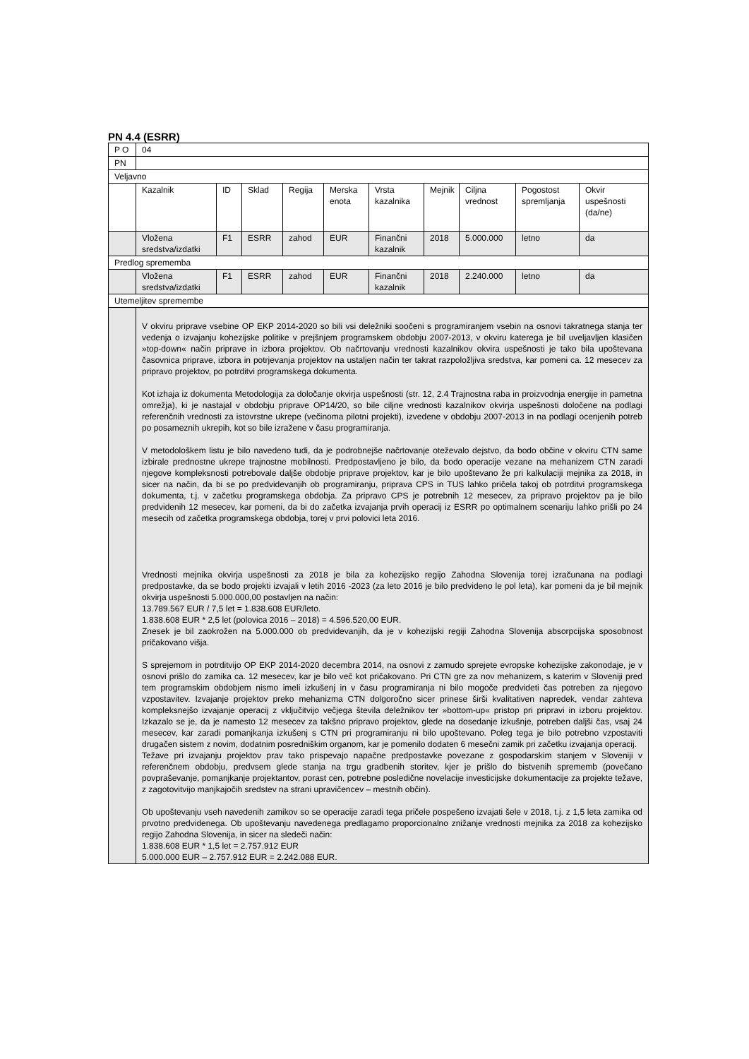PN 4.4 (ESRR)
| P O | 04 | | | | | | | | | |
| PN | | | | | | | | | | |
| Veljavno | | | | | | | | | | |
| | Kazalnik | ID | Sklad | Regija | Merska enota | Vrsta kazalnika | Mejnik | Ciljna vrednost | Pogostost spremljanja | Okvir uspešnosti (da/ne) |
| | Vložena sredstva/izdatki | F1 | ESRR | zahod | EUR | Finančni kazalnik | 2018 | 5.000.000 | letno | da |
| Predlog sprememba | | | | | | | | | | |
| | Vložena sredstva/izdatki | F1 | ESRR | zahod | EUR | Finančni kazalnik | 2018 | 2.240.000 | letno | da |
| Utemeljitev spremembe | | | | | | | | | | |
| | V okviru priprave vsebine OP EKP 2014-2020 so bili vsi deležniki soočeni s programiranjem vsebin na osnovi takratnega stanja ter vedenja o izvajanju kohezijske politike v prejšnjem programskem obdobju 2007-2013, v okviru katerega je bil uveljavljen klasičen »top-down« način priprave in izbora projektov. Ob načrtovanju vrednosti kazalnikov okvira uspešnosti je tako bila upoštevana časovnica priprave, izbora in potrjevanja projektov na ustaljen način ter takrat razpoložljiva sredstva, kar pomeni ca. 12 mesecev za pripravo projektov, po potrditvi programskega dokumenta. Kot izhaja iz dokumenta Metodologija za določanje okvirja uspešnosti (str. 12, 2.4 Trajnostna raba in proizvodnja energije in pametna omrežja), ki je nastajal v obdobju priprave OP14/20, so bile ciljne vrednosti kazalnikov okvirja uspešnosti določene na podlagi referenčnih vrednosti za istovrstne ukrepe (večinoma pilotni projekti), izvedene v obdobju 2007-2013 in na podlagi ocenjenih potreb po posameznih ukrepih, kot so bile izražene v času programiranja. V metodološkem listu je bilo navedeno tudi, da je podrobnejše načrtovanje oteževalo dejstvo, da bodo občine v okviru CTN same izbirale prednostne ukrepe trajnostne mobilnosti. Predpostavljeno je bilo, da bodo operacije vezane na mehanizem CTN zaradi njegove kompleksnosti potrebovale daljše obdobje priprave projektov, kar je bilo upoštevano že pri kalkulaciji mejnika za 2018, in sicer na način, da bi se po predvidevanjih ob programiranju, priprava CPS in TUS lahko pričela takoj ob potrditvi programskega dokumenta, t.j. v začetku programskega obdobja. Za pripravo CPS je potrebnih 12 mesecev, za pripravo projektov pa je bilo predvidenih 12 mesecev, kar pomeni, da bi do začetka izvajanja prvih operacij iz ESRR po optimalnem scenariju lahko prišli po 24 mesecih od začetka programskega obdobja, torej v prvi polovici leta 2016. Vrednosti mejnika okvirja uspešnosti za 2018 je bila za kohezijsko regijo Zahodna Slovenija torej izračunana na podlagi predpostavke, da se bodo projekti izvajali v letih 2016 -2023 (za leto 2016 je bilo predvideno le pol leta), kar pomeni da je bil mejnik okvirja uspešnosti 5.000.000,00 postavljen na način: 13.789.567 EUR / 7,5 let = 1.838.608 EUR/leto. 1.838.608 EUR * 2,5 let (polovica 2016 – 2018) = 4.596.520,00 EUR. Znesek je bil zaokrožen na 5.000.000 ob predvidevanjih, da je v kohezijski regiji Zahodna Slovenija absorpcijska sposobnost pričakovano višja. S sprejemom in potrditvijo OP EKP 2014-2020 decembra 2014, na osnovi z zamudo sprejete evropske kohezijske zakonodaje, je v osnovi prišlo do zamika ca. 12 mesecev, kar je bilo več kot pričakovano. Pri CTN gre za nov mehanizem, s katerim v Sloveniji pred tem programskim obdobjem nismo imeli izkušenj in v času programiranja ni bilo mogoče predvideti čas potreben za njegovo vzpostavitev. Izvajanje projektov preko mehanizma CTN dolgoročno sicer prinese širši kvalitativen napredek, vendar zahteva kompleksnejšo izvajanje operacij z vključitvijo večjega števila deležnikov ter »bottom-up« pristop pri pripravi in izboru projektov. Izkazalo se je, da je namesto 12 mesecev za takšno pripravo projektov, glede na dosedanje izkušnje, potreben daljši čas, vsaj 24 mesecev, kar zaradi pomanjkanja izkušenj s CTN pri programiranju ni bilo upoštevano. Poleg tega je bilo potrebno vzpostaviti drugačen sistem z novim, dodatnim posredniškim organom, kar je pomenilo dodaten 6 mesečni zamik pri začetku izvajanja operacij. Težave pri izvajanju projektov prav tako prispevajo napačne predpostavke povezane z gospodarskim stanjem v Sloveniji v referenčnem obdobju, predvsem glede stanja na trgu gradbenih storitev, kjer je prišlo do bistvenih sprememb (povečano povpraševanje, pomanjkanje projektantov, porast cen, potrebne posledične novelacije investicijske dokumentacije za projekte težave, z zagotovitvijo manjkajočih sredstev na strani upravičencev – mestnih občin). Ob upoštevanju vseh navedenih zamikov so se operacije zaradi tega pričele pospešeno izvajati šele v 2018, t.j. z 1,5 leta zamika od prvotno predvidenega. Ob upoštevanju navedenega predlagamo proporcionalno znižanje vrednosti mejnika za 2018 za kohezijsko regijo Zahodna Slovenija, in sicer na sledeči način: 1.838.608 EUR * 1,5 let = 2.757.912 EUR 5.000.000 EUR – 2.757.912 EUR = 2.242.088 EUR. | | | | | | | | | |